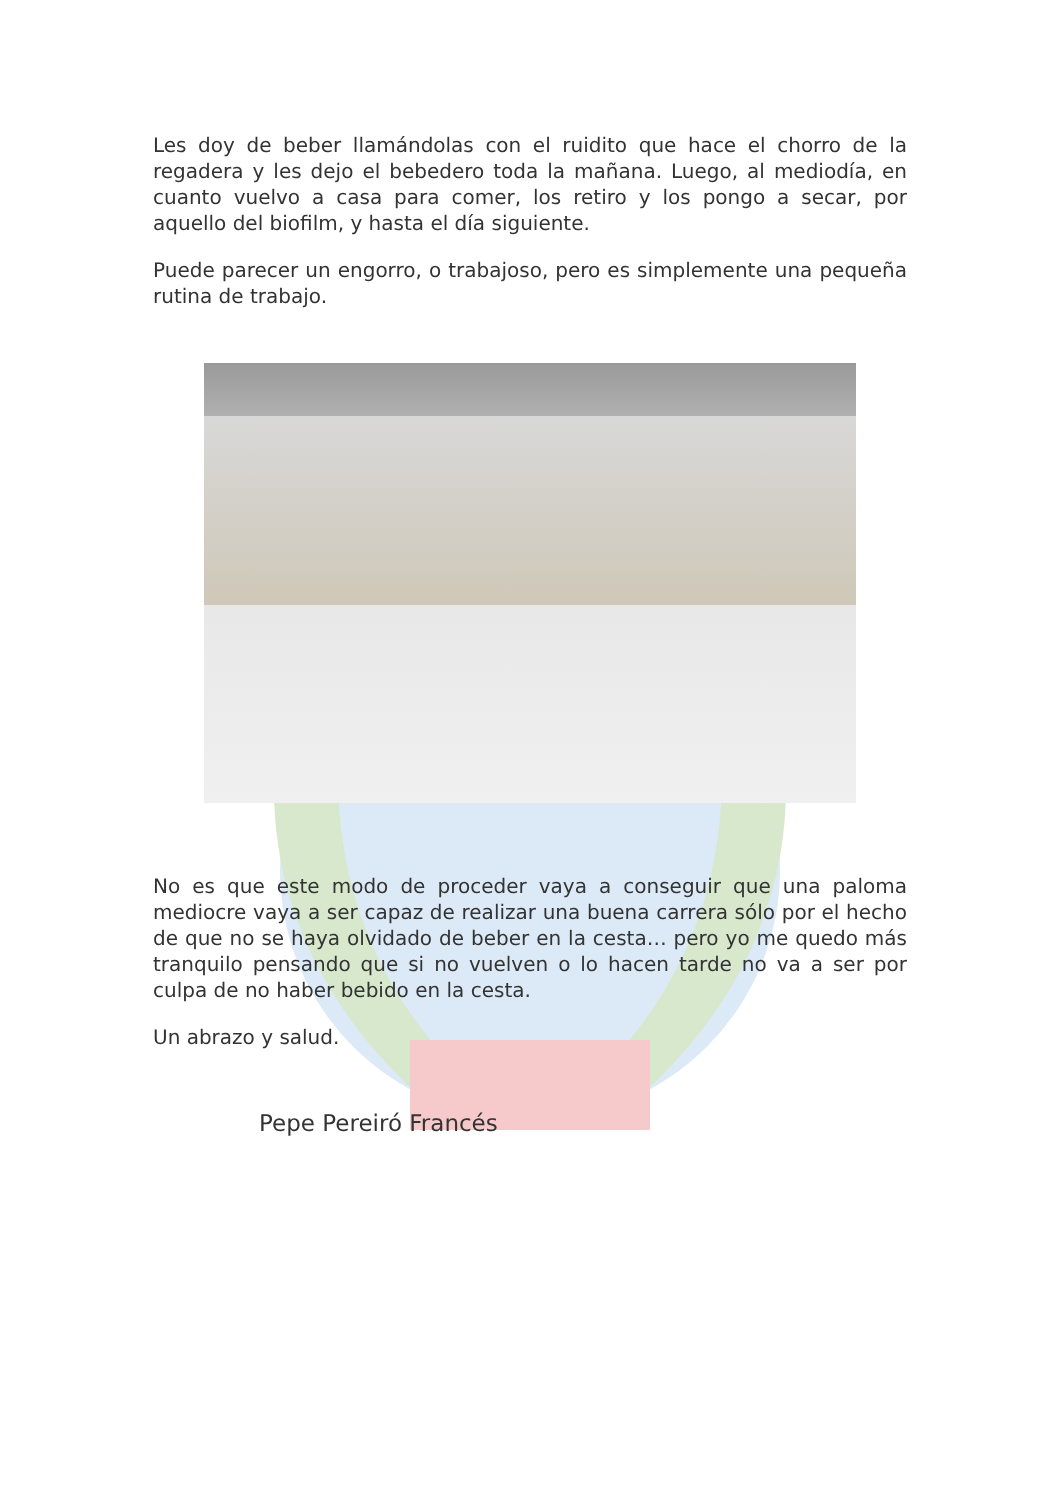Les doy de beber llamándolas con el ruidito que hace el chorro de la regadera y les dejo el bebedero toda la mañana. Luego, al mediodía, en cuanto vuelvo a casa para comer, los retiro y los pongo a secar, por aquello del biofilm, y hasta el día siguiente.
Puede parecer un engorro, o trabajoso, pero es simplemente una pequeña rutina de trabajo.
No es que este modo de proceder vaya a conseguir que una paloma mediocre vaya a ser capaz de realizar una buena carrera sólo por el hecho de que no se haya olvidado de beber en la cesta… pero yo me quedo más tranquilo pensando que si no vuelven o lo hacen tarde no va a ser por culpa de no haber bebido en la cesta.
Un abrazo y salud.
Pepe Pereiró Francés